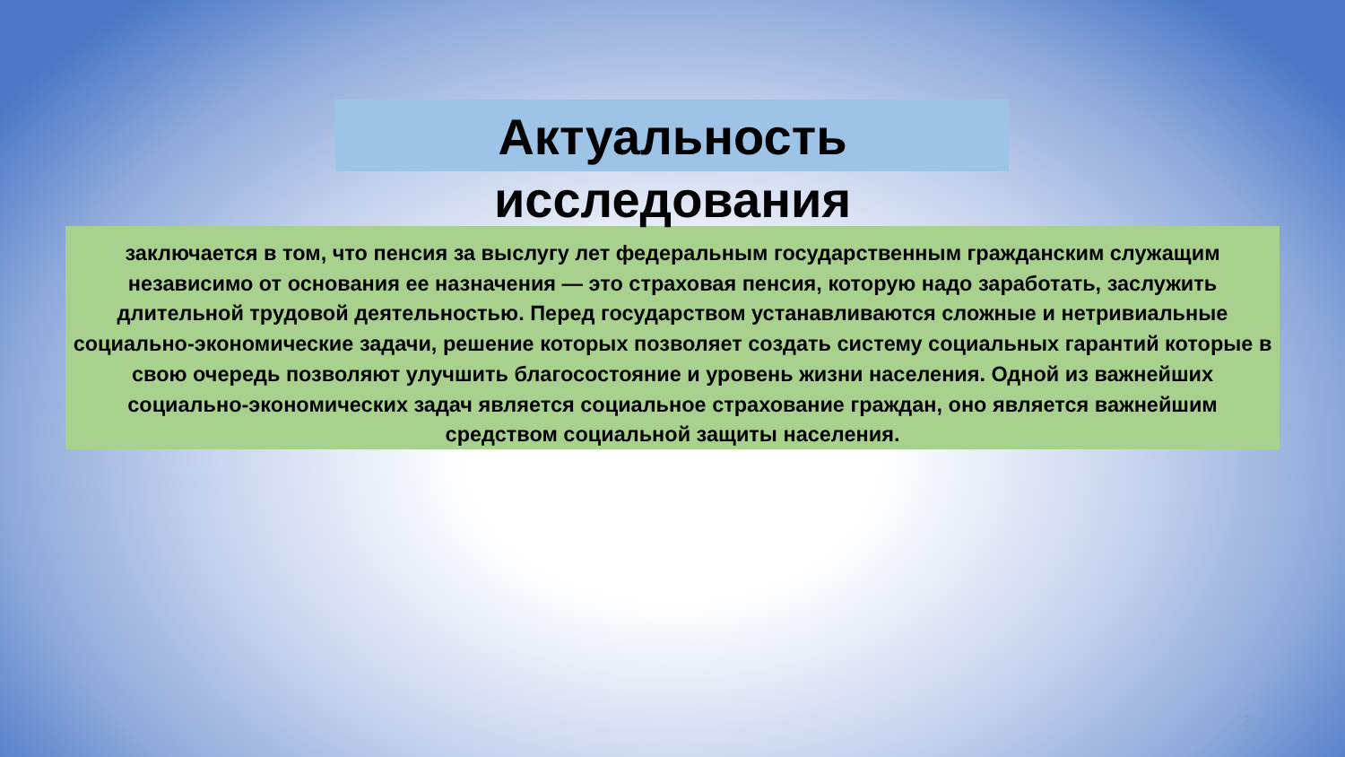Актуальность
исследования
заключается в том, что пенсия за выслугу лет федеральным государственным гражданским служащим независимо от основания ее назначения — это страховая пенсия, которую надо заработать, заслужить длительной трудовой деятельностью. Перед государством устанавливаются сложные и нетривиальные социально-экономические задачи, решение которых позволяет создать систему социальных гарантий которые в свою очередь позволяют улучшить благосостояние и уровень жизни населения. Одной из важнейших социально-экономических задач является социальное страхование граждан, оно является важнейшим средством социальной защиты населения.
2